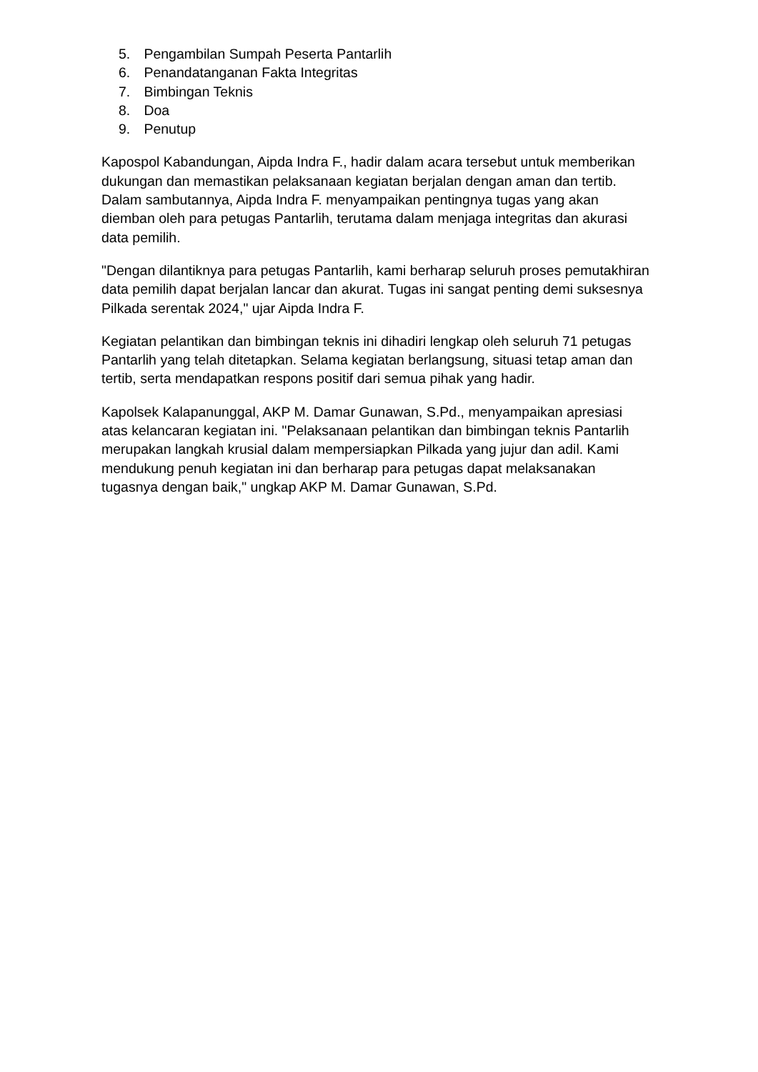5. Pengambilan Sumpah Peserta Pantarlih
6. Penandatanganan Fakta Integritas
7. Bimbingan Teknis
8. Doa
9. Penutup
Kapospol Kabandungan, Aipda Indra F., hadir dalam acara tersebut untuk memberikan dukungan dan memastikan pelaksanaan kegiatan berjalan dengan aman dan tertib. Dalam sambutannya, Aipda Indra F. menyampaikan pentingnya tugas yang akan diemban oleh para petugas Pantarlih, terutama dalam menjaga integritas dan akurasi data pemilih.
"Dengan dilantiknya para petugas Pantarlih, kami berharap seluruh proses pemutakhiran data pemilih dapat berjalan lancar dan akurat. Tugas ini sangat penting demi suksesnya Pilkada serentak 2024," ujar Aipda Indra F.
Kegiatan pelantikan dan bimbingan teknis ini dihadiri lengkap oleh seluruh 71 petugas Pantarlih yang telah ditetapkan. Selama kegiatan berlangsung, situasi tetap aman dan tertib, serta mendapatkan respons positif dari semua pihak yang hadir.
Kapolsek Kalapanunggal, AKP M. Damar Gunawan, S.Pd., menyampaikan apresiasi atas kelancaran kegiatan ini. "Pelaksanaan pelantikan dan bimbingan teknis Pantarlih merupakan langkah krusial dalam mempersiapkan Pilkada yang jujur dan adil. Kami mendukung penuh kegiatan ini dan berharap para petugas dapat melaksanakan tugasnya dengan baik," ungkap AKP M. Damar Gunawan, S.Pd.